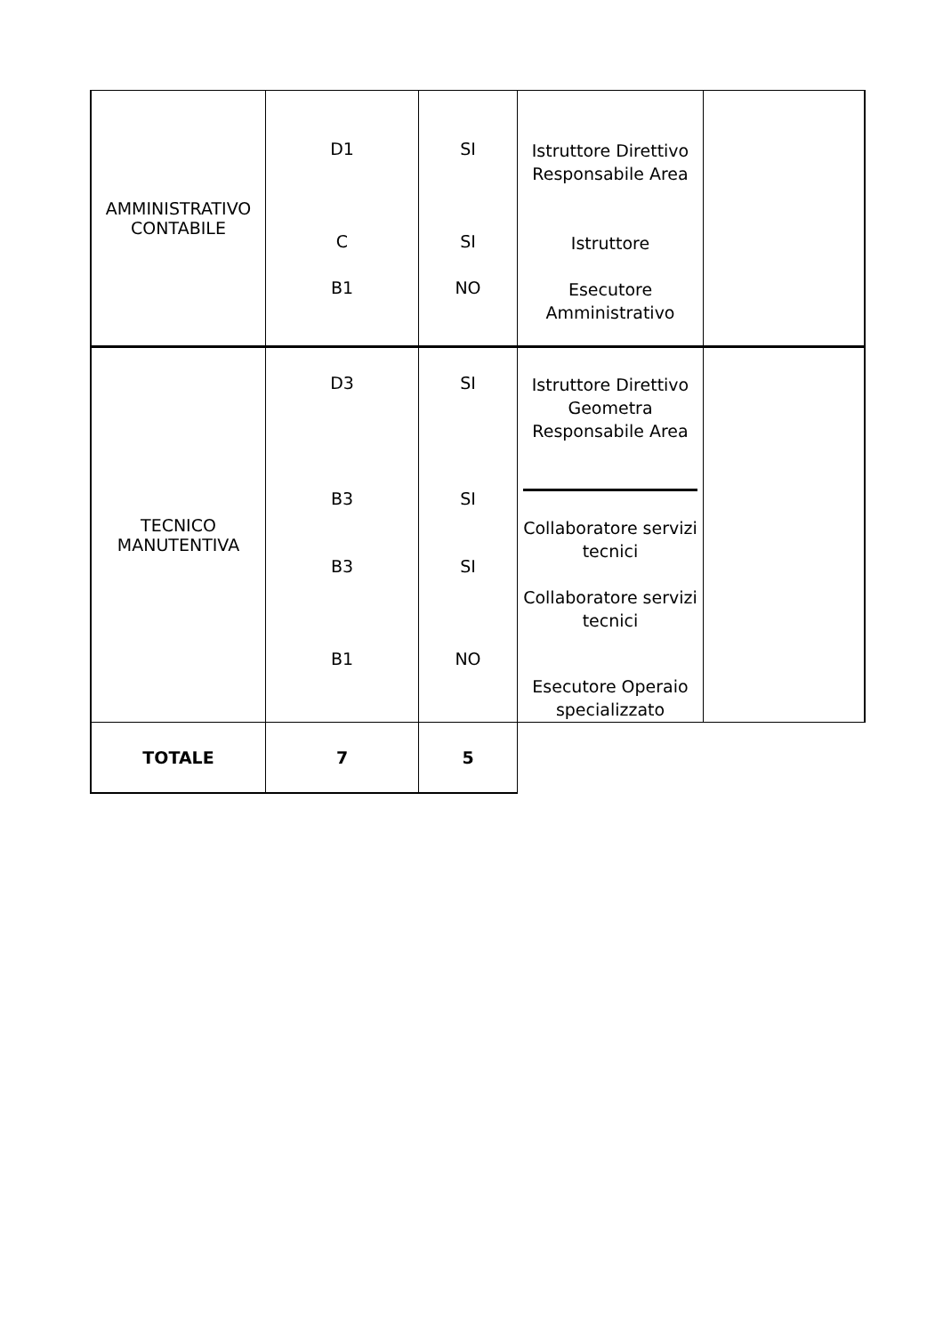| AMMINISTRATIVO CONTABILE | D1 C B1 | SI SI NO | Istruttore Direttivo Responsabile Area Istruttore Esecutore Amministrativo | |
| TECNICO MANUTENTIVA | D3 B3 B3 B1 | SI SI SI NO | Istruttore Direttivo Geometra Responsabile Area Collaboratore servizi tecnici Collaboratore servizi tecnici Esecutore Operaio specializzato | |
| TOTALE | 7 | 5 | | |